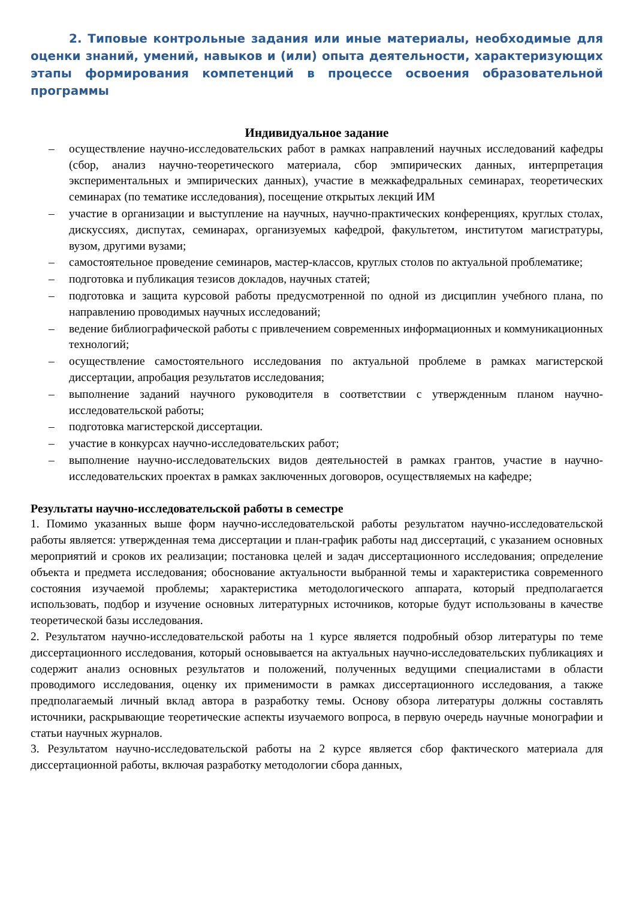2. Типовые контрольные задания или иные материалы, необходимые для оценки знаний, умений, навыков и (или) опыта деятельности, характеризующих этапы формирования компетенций в процессе освоения образовательной программы
Индивидуальное задание
– осуществление научно-исследовательских работ в рамках направлений научных исследований кафедры (сбор, анализ научно-теоретического материала, сбор эмпирических данных, интерпретация экспериментальных и эмпирических данных), участие в межкафедральных семинарах, теоретических семинарах (по тематике исследования), посещение открытых лекций ИМ
– участие в организации и выступление на научных, научно-практических конференциях, круглых столах, дискуссиях, диспутах, семинарах, организуемых кафедрой, факультетом, институтом магистратуры, вузом, другими вузами;
– самостоятельное проведение семинаров, мастер-классов, круглых столов по актуальной проблематике;
– подготовка и публикация тезисов докладов, научных статей;
– подготовка и защита курсовой работы предусмотренной по одной из дисциплин учебного плана, по направлению проводимых научных исследований;
– ведение библиографической работы с привлечением современных информационных и коммуникационных технологий;
– осуществление самостоятельного исследования по актуальной проблеме в рамках магистерской диссертации, апробация результатов исследования;
– выполнение заданий научного руководителя в соответствии с утвержденным планом научно-исследовательской работы;
– подготовка магистерской диссертации.
– участие в конкурсах научно-исследовательских работ;
– выполнение научно-исследовательских видов деятельностей в рамках грантов, участие в научно-исследовательских проектах в рамках заключенных договоров, осуществляемых на кафедре;
Результаты научно-исследовательской работы в семестре
1. Помимо указанных выше форм научно-исследовательской работы результатом научно-исследовательской работы является: утвержденная тема диссертации и план-график работы над диссертаций, с указанием основных мероприятий и сроков их реализации; постановка целей и задач диссертационного исследования; определение объекта и предмета исследования; обоснование актуальности выбранной темы и характеристика современного состояния изучаемой проблемы; характеристика методологического аппарата, который предполагается использовать, подбор и изучение основных литературных источников, которые будут использованы в качестве теоретической базы исследования.
2. Результатом научно-исследовательской работы на 1 курсе является подробный обзор литературы по теме диссертационного исследования, который основывается на актуальных научно-исследовательских публикациях и содержит анализ основных результатов и положений, полученных ведущими специалистами в области проводимого исследования, оценку их применимости в рамках диссертационного исследования, а также предполагаемый личный вклад автора в разработку темы. Основу обзора литературы должны составлять источники, раскрывающие теоретические аспекты изучаемого вопроса, в первую очередь научные монографии и статьи научных журналов.
3. Результатом научно-исследовательской работы на 2 курсе является сбор фактического материала для диссертационной работы, включая разработку методологии сбора данных,